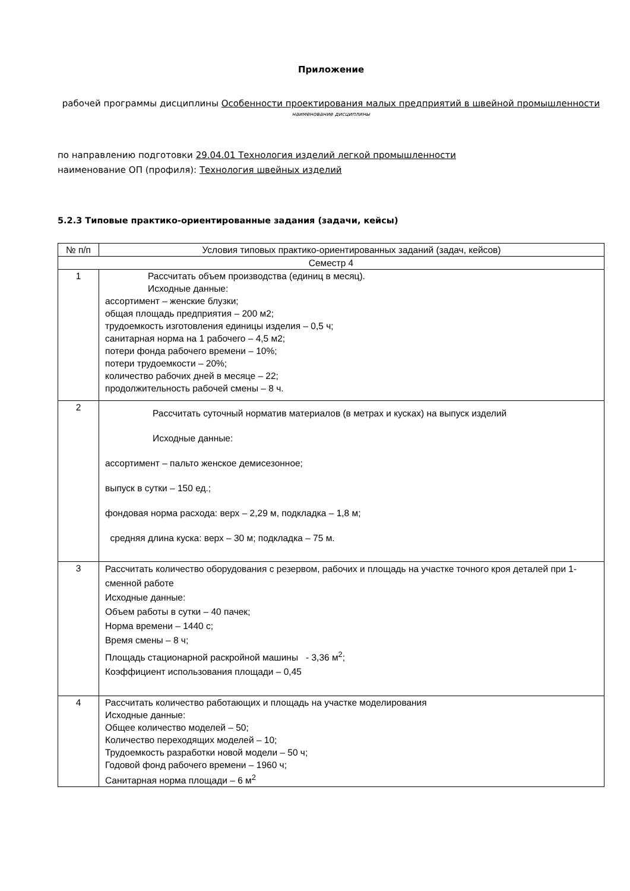Приложение
рабочей программы дисциплины Особенности проектирования малых предприятий в швейной промышленности
наименование дисциплины
по направлению подготовки 29.04.01 Технология изделий легкой промышленности
наименование ОП (профиля): Технология швейных изделий
5.2.3 Типовые практико-ориентированные задания (задачи, кейсы)
| № п/п | Условия типовых практико-ориентированных заданий (задач, кейсов) |
| --- | --- |
| Семестр 4 | |
| 1 | Рассчитать объем производства (единиц в месяц). Исходные данные: ассортимент – женские блузки; общая площадь предприятия – 200 м2; трудоемкость изготовления единицы изделия – 0,5 ч; санитарная норма на 1 рабочего – 4,5 м2; потери фонда рабочего времени – 10%; потери трудоемкости – 20%; количество рабочих дней в месяце – 22; продолжительность рабочей смены – 8 ч. |
| 2 | Рассчитать суточный норматив материалов (в метрах и кусках) на выпуск изделий Исходные данные: ассортимент – пальто женское демисезонное; выпуск в сутки – 150 ед.; фондовая норма расхода: верх – 2,29 м, подкладка – 1,8 м; средняя длина куска: верх – 30 м; подкладка – 75 м. |
| 3 | Рассчитать количество оборудования с резервом, рабочих и площадь на участке точного кроя деталей при 1- сменной работе Исходные данные: Объем работы в сутки – 40 пачек; Норма времени – 1440 с; Время смены – 8 ч; Площадь стационарной раскройной машины - 3,36 м<sup>2</sup>; Коэффициент использования площади – 0,45 |
| 4 | Рассчитать количество работающих и площадь на участке моделирования Исходные данные: Общее количество моделей – 50; Количество переходящих моделей – 10; Трудоемкость разработки новой модели – 50 ч; Годовой фонд рабочего времени – 1960 ч; Санитарная норма площади – 6 м<sup>2</sup> |